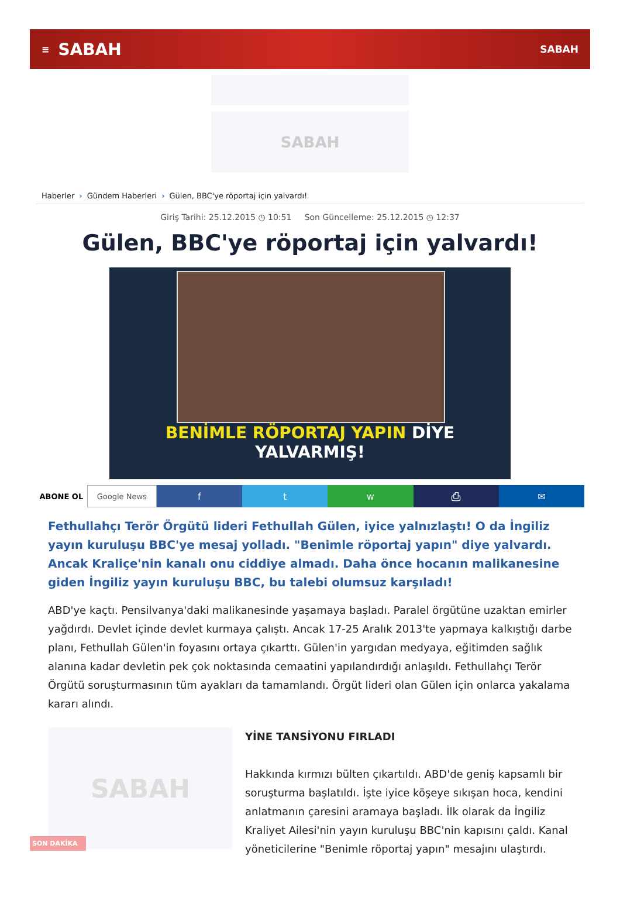≡ SABAH SABAH
SABAH
Haberler › Gündem Haberleri › Gülen, BBC'ye röportaj için yalvardı!
Giriş Tarihi: 25.12.2015 ◷ 10:51 Son Güncelleme: 25.12.2015 ◷ 12:37
Gülen, BBC'ye röportaj için yalvardı!
BENİMLE RÖPORTAJ YAPIN DİYE YALVARMIŞ!
ABONE OL Google News
f t w ⎙ ✉
Fethullahçı Terör Örgütü lideri Fethullah Gülen, iyice yalnızlaştı! O da İngiliz yayın kuruluşu BBC'ye mesaj yolladı. "Benimle röportaj yapın" diye yalvardı. Ancak Kraliçe'nin kanalı onu ciddiye almadı. Daha önce hocanın malikanesine giden İngiliz yayın kuruluşu BBC, bu talebi olumsuz karşıladı!
ABD'ye kaçtı. Pensilvanya'daki malikanesinde yaşamaya başladı. Paralel örgütüne uzaktan emirler yağdırdı. Devlet içinde devlet kurmaya çalıştı. Ancak 17-25 Aralık 2013'te yapmaya kalkıştığı darbe planı, Fethullah Gülen'in foyasını ortaya çıkarttı. Gülen'in yargıdan medyaya, eğitimden sağlık alanına kadar devletin pek çok noktasında cemaatini yapılandırdığı anlaşıldı. Fethullahçı Terör Örgütü soruşturmasının tüm ayakları da tamamlandı. Örgüt lideri olan Gülen için onlarca yakalama kararı alındı.
SABAH
YİNE TANSİYONU FIRLADI
Hakkında kırmızı bülten çıkartıldı. ABD'de geniş kapsamlı bir soruşturma başlatıldı. İşte iyice köşeye sıkışan hoca, kendini anlatmanın çaresini aramaya başladı. İlk olarak da İngiliz Kraliyet Ailesi'nin yayın kuruluşu BBC'nin kapısını çaldı. Kanal yöneticilerine "Benimle röportaj yapın" mesajını ulaştırdı.
SON DAKİKA